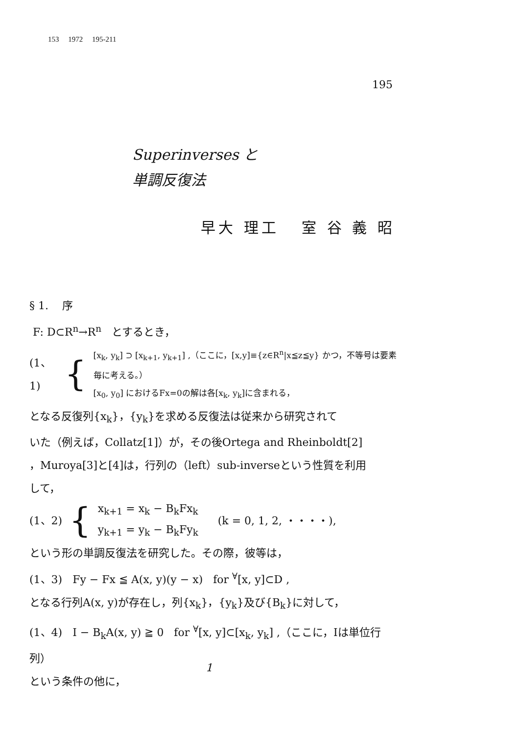153 1972 195-211
195
Superinverses と
単調反復法
早大 理工 室 谷 義 昭
§ 1. 序
F: D⊂R<sup>n</sup>→R<sup>n</sup> とするとき，
(1、1) {
[x<sub>k</sub>, y<sub>k</sub>] ⊃ [x<sub>k+1</sub>, y<sub>k+1</sub>] ,（ここに，[x,y]≡{z∈R<sup>n</sup>|x≦z≦y} かつ，不等号は要素毎に考える。）
[x<sub>0</sub>, y<sub>0</sub>] におけるFx=0の解は各[x<sub>k</sub>, y<sub>k</sub>]に含まれる，
となる反復列{x<sub>k</sub>}，{y<sub>k</sub>}を求める反復法は従来から研究されて
いた（例えば，Collatz[1]）が，その後Ortega and Rheinboldt[2]
，Muroya[3]と[4]は，行列の（left）sub-inverseという性質を利用
して，
(1、2) {
x<sub>k+1</sub> = x<sub>k</sub> − B<sub>k</sub>Fx<sub>k</sub>
y<sub>k+1</sub> = y<sub>k</sub> − B<sub>k</sub>Fy<sub>k</sub>
(k = 0, 1, 2, ・・・・),
という形の単調反復法を研究した。その際，彼等は，
(1、3) Fy − Fx ≦ A(x, y)(y − x) for <sup>∀</sup>[x, y]⊂D ,
となる行列A(x, y)が存在し，列{x<sub>k</sub>}，{y<sub>k</sub>}及び{B<sub>k</sub>}に対して，
(1、4) I − B<sub>k</sub>A(x, y) ≧ 0 for <sup>∀</sup>[x, y]⊂[x<sub>k</sub>, y<sub>k</sub>] ,（ここに，Iは単位行列）
という条件の他に，
1